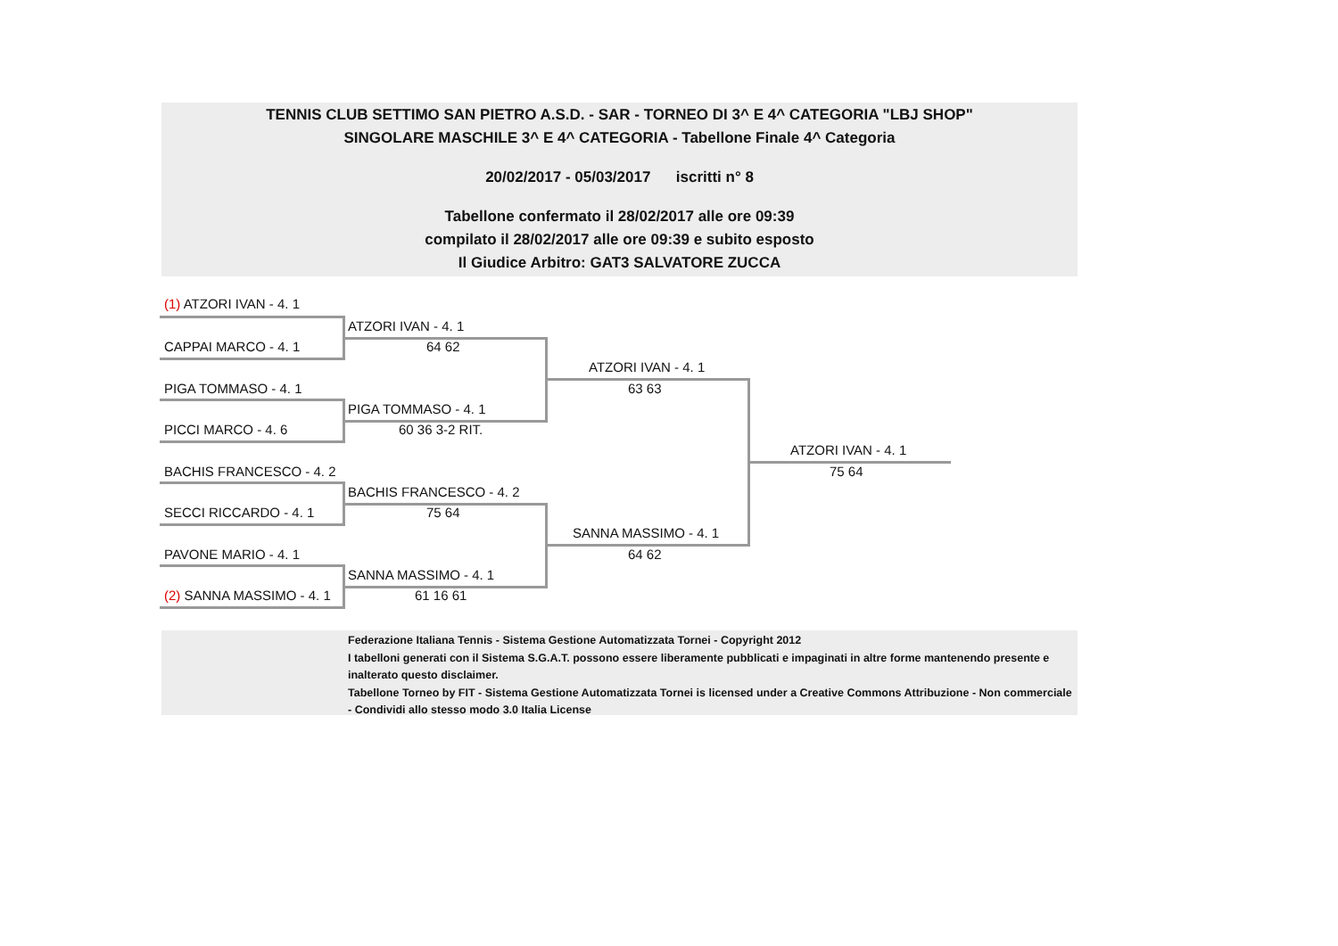TENNIS CLUB SETTIMO SAN PIETRO A.S.D. - SAR - TORNEO DI 3^ E 4^ CATEGORIA "LBJ SHOP"
SINGOLARE MASCHILE 3^ E 4^ CATEGORIA - Tabellone Finale 4^ Categoria
20/02/2017 - 05/03/2017 iscritti n° 8
Tabellone confermato il 28/02/2017 alle ore 09:39
compilato il 28/02/2017 alle ore 09:39 e subito esposto
Il Giudice Arbitro: GAT3 SALVATORE ZUCCA
(1) ATZORI IVAN - 4. 1
CAPPAI MARCO - 4. 1
PIGA TOMMASO - 4. 1
PICCI MARCO - 4. 6
BACHIS FRANCESCO - 4. 2
SECCI RICCARDO - 4. 1
PAVONE MARIO - 4. 1
(2) SANNA MASSIMO - 4. 1
ATZORI IVAN - 4. 1
64 62
PIGA TOMMASO - 4. 1
60 36 3-2 RIT.
BACHIS FRANCESCO - 4. 2
75 64
SANNA MASSIMO - 4. 1
61 16 61
ATZORI IVAN - 4. 1
63 63
SANNA MASSIMO - 4. 1
64 62
ATZORI IVAN - 4. 1
75 64
Federazione Italiana Tennis - Sistema Gestione Automatizzata Tornei - Copyright 2012
I tabelloni generati con il Sistema S.G.A.T. possono essere liberamente pubblicati e impaginati in altre forme mantenendo presente e inalterato questo disclaimer.
Tabellone Torneo by FIT - Sistema Gestione Automatizzata Tornei is licensed under a Creative Commons Attribuzione - Non commerciale - Condividi allo stesso modo 3.0 Italia License